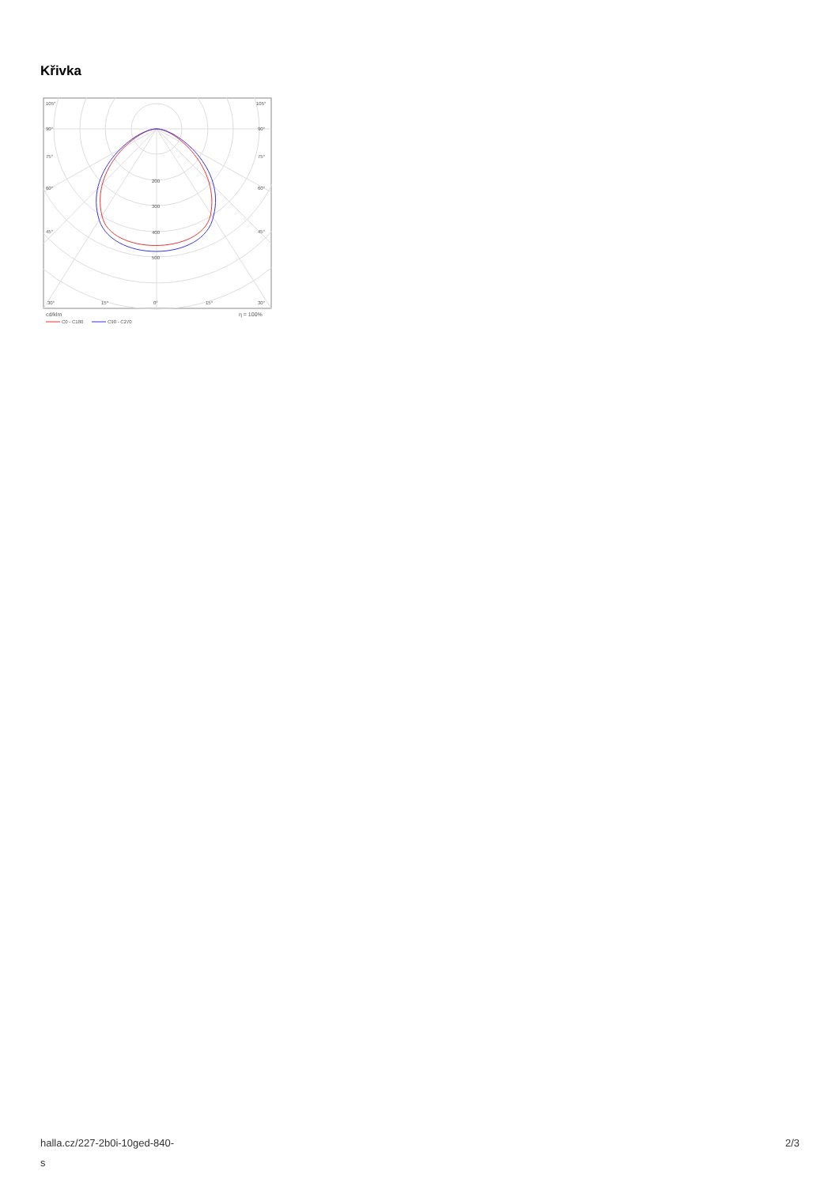Křivka
105°
105°
90°
90°
75°
75°
60°
60°
45°
45°
200
300
400
500
30°
15°
0°
15°
30°
cd/klm
η = 100%
C0 - C180
C90 - C270
halla.cz/227-2b0i-10ged-840-
s
2/3